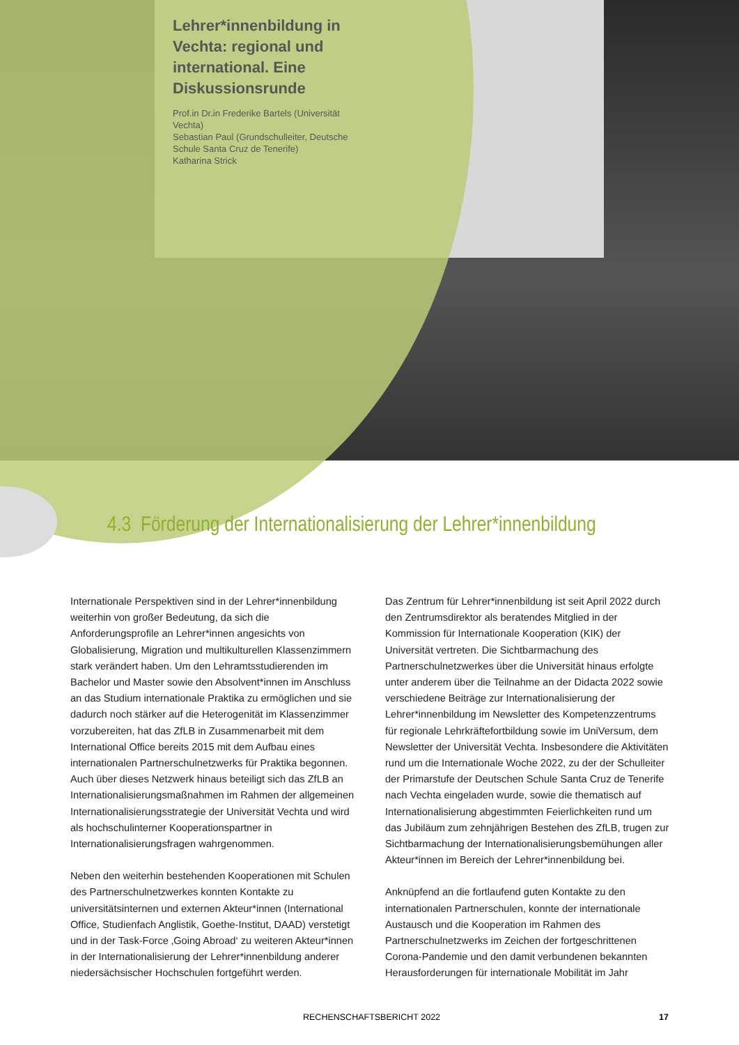Lehrer*innenbildung in Vechta: regional und international. Eine Diskussionsrunde
Prof.in Dr.in Frederike Bartels (Universität Vechta)
Sebastian Paul (Grundschulleiter, Deutsche Schule Santa Cruz de Tenerife)
Katharina Strick
4.3 Förderung der Internationalisierung der Lehrer*innenbildung
Internationale Perspektiven sind in der Lehrer*innenbildung weiterhin von großer Bedeutung, da sich die Anforderungsprofile an Lehrer*innen angesichts von Globalisierung, Migration und multikulturellen Klassenzimmern stark verändert haben. Um den Lehramtsstudierenden im Bachelor und Master sowie den Absolvent*innen im Anschluss an das Studium internationale Praktika zu ermöglichen und sie dadurch noch stärker auf die Heterogenität im Klassenzimmer vorzubereiten, hat das ZfLB in Zusammenarbeit mit dem International Office bereits 2015 mit dem Aufbau eines internationalen Partnerschulnetzwerks für Praktika begonnen. Auch über dieses Netzwerk hinaus beteiligt sich das ZfLB an Internationalisierungsmaßnahmen im Rahmen der allgemeinen Internationalisierungsstrategie der Universität Vechta und wird als hochschulinterner Kooperationspartner in Internationalisierungsfragen wahrgenommen.
Neben den weiterhin bestehenden Kooperationen mit Schulen des Partnerschulnetzwerkes konnten Kontakte zu universitätsinternen und externen Akteur*innen (International Office, Studienfach Anglistik, Goethe-Institut, DAAD) verstetigt und in der Task-Force ‚Going Abroad‘ zu weiteren Akteur*innen in der Internationalisierung der Lehrer*innenbildung anderer niedersächsischer Hochschulen fortgeführt werden.
Das Zentrum für Lehrer*innenbildung ist seit April 2022 durch den Zentrumsdirektor als beratendes Mitglied in der Kommission für Internationale Kooperation (KIK) der Universität vertreten. Die Sichtbarmachung des Partnerschulnetzwerkes über die Universität hinaus erfolgte unter anderem über die Teilnahme an der Didacta 2022 sowie verschiedene Beiträge zur Internationalisierung der Lehrer*innenbildung im Newsletter des Kompetenzzentrums für regionale Lehrkräftefortbildung sowie im UniVersum, dem Newsletter der Universität Vechta. Insbesondere die Aktivitäten rund um die Internationale Woche 2022, zu der der Schulleiter der Primarstufe der Deutschen Schule Santa Cruz de Tenerife nach Vechta eingeladen wurde, sowie die thematisch auf Internationalisierung abgestimmten Feierlichkeiten rund um das Jubiläum zum zehnjährigen Bestehen des ZfLB, trugen zur Sichtbarmachung der Internationalisierungsbemühungen aller Akteur*innen im Bereich der Lehrer*innenbildung bei.
Anknüpfend an die fortlaufend guten Kontakte zu den internationalen Partnerschulen, konnte der internationale Austausch und die Kooperation im Rahmen des Partnerschulnetzwerks im Zeichen der fortgeschrittenen Corona-Pandemie und den damit verbundenen bekannten Herausforderungen für internationale Mobilität im Jahr
RECHENSCHAFTSBERICHT 2022 17